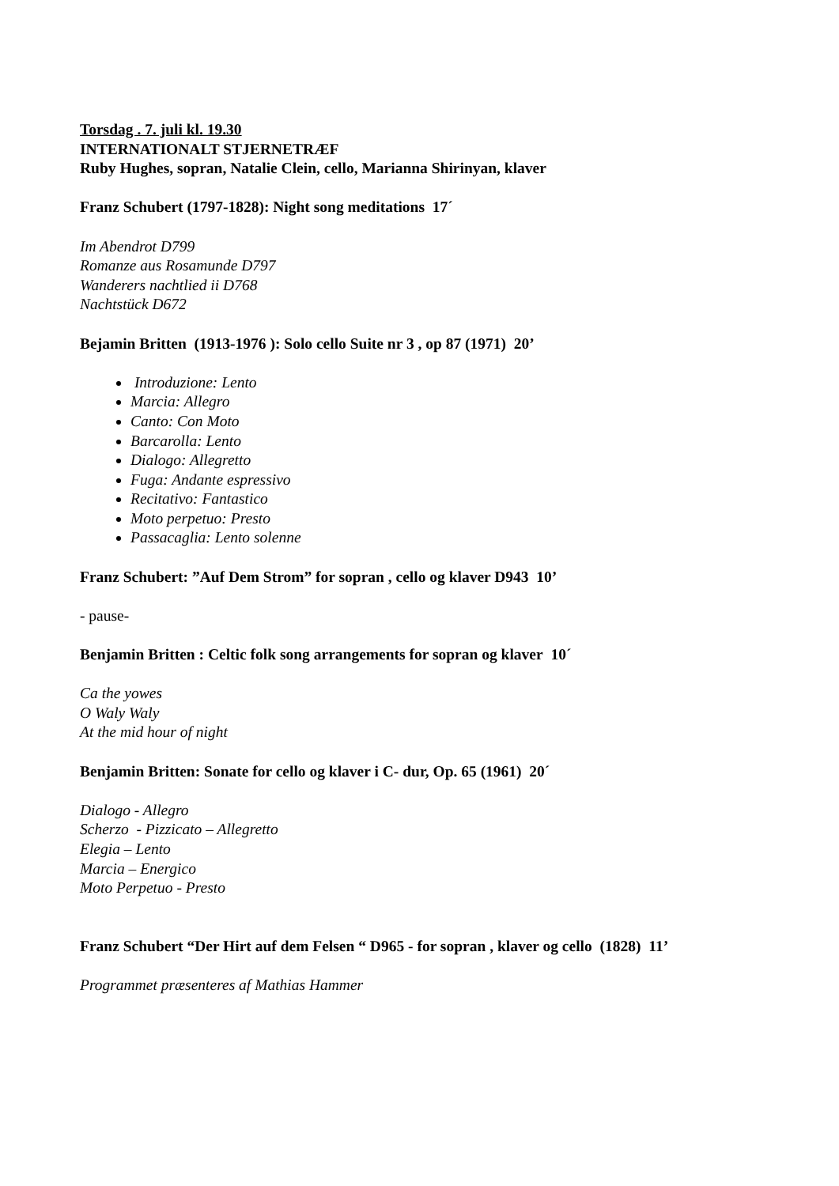Torsdag . 7. juli kl. 19.30
INTERNATIONALT STJERNETRÆF
Ruby Hughes, sopran, Natalie Clein, cello, Marianna Shirinyan, klaver
Franz Schubert (1797-1828): Night song meditations 17´
Im Abendrot D799
Romanze aus Rosamunde D797
Wanderers nachtlied ii D768
Nachtstück D672
Bejamin Britten (1913-1976 ): Solo cello Suite nr 3 , op 87 (1971) 20’
Introduzione: Lento
Marcia: Allegro
Canto: Con Moto
Barcarolla: Lento
Dialogo: Allegretto
Fuga: Andante espressivo
Recitativo: Fantastico
Moto perpetuo: Presto
Passacaglia: Lento solenne
Franz Schubert: ”Auf Dem Strom” for sopran , cello og klaver D943 10’
- pause-
Benjamin Britten : Celtic folk song arrangements for sopran og klaver 10´
Ca the yowes
O Waly Waly
At the mid hour of night
Benjamin Britten: Sonate for cello og klaver i C- dur, Op. 65 (1961) 20´
Dialogo - Allegro
Scherzo - Pizzicato – Allegretto
Elegia – Lento
Marcia – Energico
Moto Perpetuo - Presto
Franz Schubert “Der Hirt auf dem Felsen “ D965 - for sopran , klaver og cello (1828) 11’
Programmet præsenteres af Mathias Hammer